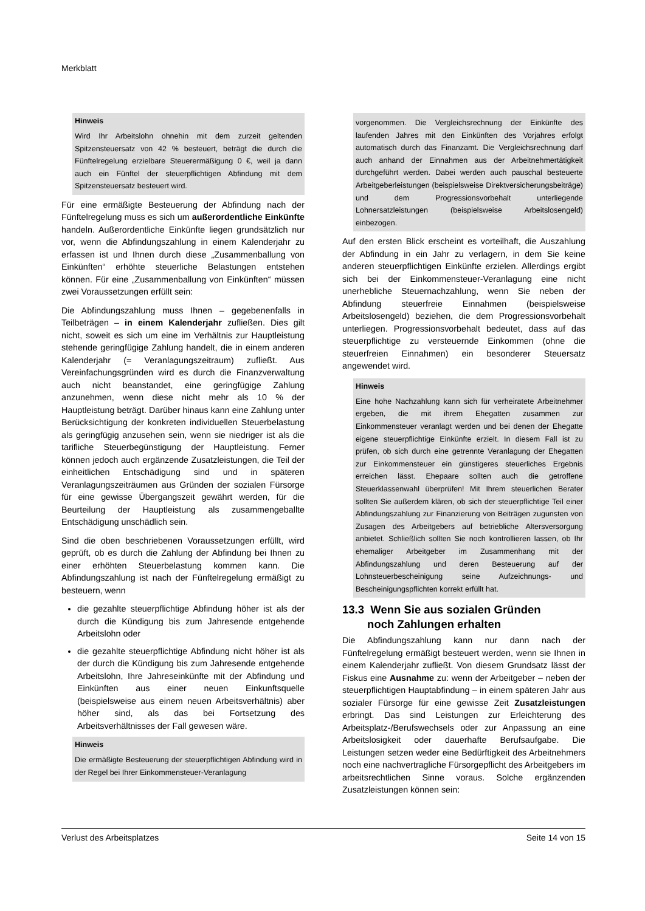Merkblatt
Hinweis
Wird Ihr Arbeitslohn ohnehin mit dem zurzeit geltenden Spitzensteuersatz von 42 % besteuert, beträgt die durch die Fünftelregelung erzielbare Steuerermäßigung 0 €, weil ja dann auch ein Fünftel der steuerpflichtigen Abfindung mit dem Spitzensteuersatz besteuert wird.
Für eine ermäßigte Besteuerung der Abfindung nach der Fünftelregelung muss es sich um außerordentliche Einkünfte handeln. Außerordentliche Einkünfte liegen grundsätzlich nur vor, wenn die Abfindungszahlung in einem Kalenderjahr zu erfassen ist und Ihnen durch diese „Zusammenballung von Einkünften“ erhöhte steuerliche Belastungen entstehen können. Für eine „Zusammenballung von Einkünften“ müssen zwei Voraussetzungen erfüllt sein:
Die Abfindungszahlung muss Ihnen – gegebenenfalls in Teilbeträgen – in einem Kalenderjahr zufließen. Dies gilt nicht, soweit es sich um eine im Verhältnis zur Hauptleistung stehende geringfügige Zahlung handelt, die in einem anderen Kalenderjahr (= Veranlagungszeitraum) zufließt. Aus Vereinfachungsgründen wird es durch die Finanzverwaltung auch nicht beanstandet, eine geringfügige Zahlung anzunehmen, wenn diese nicht mehr als 10 % der Hauptleistung beträgt. Darüber hinaus kann eine Zahlung unter Berücksichtigung der konkreten individuellen Steuerbelastung als geringfügig anzusehen sein, wenn sie niedriger ist als die tarifliche Steuerbegünstigung der Hauptleistung. Ferner können jedoch auch ergänzende Zusatzleistungen, die Teil der einheitlichen Entschädigung sind und in späteren Veranlagungszeiträumen aus Gründen der sozialen Fürsorge für eine gewisse Übergangszeit gewährt werden, für die Beurteilung der Hauptleistung als zusammengeballte Entschädigung unschädlich sein.
Sind die oben beschriebenen Voraussetzungen erfüllt, wird geprüft, ob es durch die Zahlung der Abfindung bei Ihnen zu einer erhöhten Steuerbelastung kommen kann. Die Abfindungszahlung ist nach der Fünftelregelung ermäßigt zu besteuern, wenn
die gezahlte steuerpflichtige Abfindung höher ist als der durch die Kündigung bis zum Jahresende entgehende Arbeitslohn oder
die gezahlte steuerpflichtige Abfindung nicht höher ist als der durch die Kündigung bis zum Jahresende entgehende Arbeitslohn, Ihre Jahreseinkünfte mit der Abfindung und Einkünften aus einer neuen Einkunftsquelle (beispielsweise aus einem neuen Arbeitsverhältnis) aber höher sind, als das bei Fortsetzung des Arbeitsverhältnisses der Fall gewesen wäre.
Hinweis
Die ermäßigte Besteuerung der steuerpflichtigen Abfindung wird in der Regel bei Ihrer Einkommensteuer-Veranlagung
vorgenommen. Die Vergleichsrechnung der Einkünfte des laufenden Jahres mit den Einkünften des Vorjahres erfolgt automatisch durch das Finanzamt. Die Vergleichsrechnung darf auch anhand der Einnahmen aus der Arbeitnehmertätigkeit durchgeführt werden. Dabei werden auch pauschal besteuerte Arbeitgeberleistungen (beispielsweise Direktversicherungsbeiträge) und dem Progressionsvorbehalt unterliegende Lohnersatzleistungen (beispielsweise Arbeitslosengeld) einbezogen.
Auf den ersten Blick erscheint es vorteilhaft, die Auszahlung der Abfindung in ein Jahr zu verlagern, in dem Sie keine anderen steuerpflichtigen Einkünfte erzielen. Allerdings ergibt sich bei der Einkommensteuer-Veranlagung eine nicht unerhebliche Steuernachzahlung, wenn Sie neben der Abfindung steuerfreie Einnahmen (beispielsweise Arbeitslosengeld) beziehen, die dem Progressionsvorbehalt unterliegen. Progressionsvorbehalt bedeutet, dass auf das steuerpflichtige zu versteuernde Einkommen (ohne die steuerfreien Einnahmen) ein besonderer Steuersatz angewendet wird.
Hinweis
Eine hohe Nachzahlung kann sich für verheiratete Arbeitnehmer ergeben, die mit ihrem Ehegatten zusammen zur Einkommensteuer veranlagt werden und bei denen der Ehegatte eigene steuerpflichtige Einkünfte erzielt. In diesem Fall ist zu prüfen, ob sich durch eine getrennte Veranlagung der Ehegatten zur Einkommensteuer ein günstigeres steuerliches Ergebnis erreichen lässt. Ehepaare sollten auch die getroffene Steuerklassenwahl überprüfen! Mit Ihrem steuerlichen Berater sollten Sie außerdem klären, ob sich der steuerpflichtige Teil einer Abfindungszahlung zur Finanzierung von Beiträgen zugunsten von Zusagen des Arbeitgebers auf betriebliche Altersversorgung anbietet. Schließlich sollten Sie noch kontrollieren lassen, ob Ihr ehemaliger Arbeitgeber im Zusammenhang mit der Abfindungszahlung und deren Besteuerung auf der Lohnsteuerbescheinigung seine Aufzeichnungs- und Bescheinigungspflichten korrekt erfüllt hat.
13.3 Wenn Sie aus sozialen Gründen
noch Zahlungen erhalten
Die Abfindungszahlung kann nur dann nach der Fünftelregelung ermäßigt besteuert werden, wenn sie Ihnen in einem Kalenderjahr zufließt. Von diesem Grundsatz lässt der Fiskus eine Ausnahme zu: wenn der Arbeitgeber – neben der steuerpflichtigen Hauptabfindung – in einem späteren Jahr aus sozialer Fürsorge für eine gewisse Zeit Zusatzleistungen erbringt. Das sind Leistungen zur Erleichterung des Arbeitsplatz-/Berufswechsels oder zur Anpassung an eine Arbeitslosigkeit oder dauerhafte Berufsaufgabe. Die Leistungen setzen weder eine Bedürftigkeit des Arbeitnehmers noch eine nachvertragliche Fürsorgepflicht des Arbeitgebers im arbeitsrechtlichen Sinne voraus. Solche ergänzenden Zusatzleistungen können sein:
Verlust des Arbeitsplatzes Seite 14 von 15